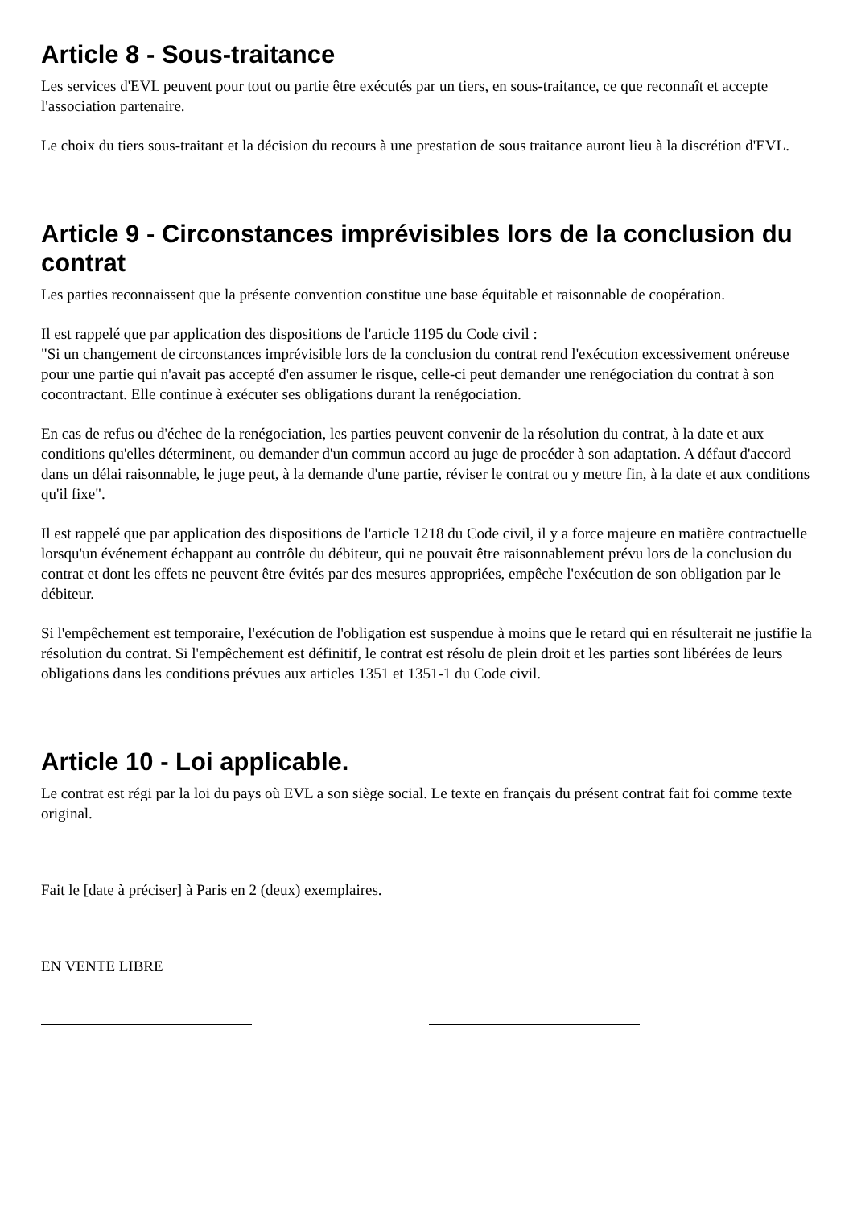Article 8 - Sous-traitance
Les services d'EVL peuvent pour tout ou partie être exécutés par un tiers, en sous-traitance, ce que reconnaît et accepte l'association partenaire.
Le choix du tiers sous-traitant et la décision du recours à une prestation de sous traitance auront lieu à la discrétion d'EVL.
Article 9 - Circonstances imprévisibles lors de la conclusion du contrat
Les parties reconnaissent que la présente convention constitue une base équitable et raisonnable de coopération.
Il est rappelé que par application des dispositions de l'article 1195 du Code civil :
"Si un changement de circonstances imprévisible lors de la conclusion du contrat rend l'exécution excessivement onéreuse pour une partie qui n'avait pas accepté d'en assumer le risque, celle-ci peut demander une renégociation du contrat à son cocontractant. Elle continue à exécuter ses obligations durant la renégociation.
En cas de refus ou d'échec de la renégociation, les parties peuvent convenir de la résolution du contrat, à la date et aux conditions qu'elles déterminent, ou demander d'un commun accord au juge de procéder à son adaptation. A défaut d'accord dans un délai raisonnable, le juge peut, à la demande d'une partie, réviser le contrat ou y mettre fin, à la date et aux conditions qu'il fixe".
Il est rappelé que par application des dispositions de l'article 1218 du Code civil, il y a force majeure en matière contractuelle lorsqu'un événement échappant au contrôle du débiteur, qui ne pouvait être raisonnablement prévu lors de la conclusion du contrat et dont les effets ne peuvent être évités par des mesures appropriées, empêche l'exécution de son obligation par le débiteur.
Si l'empêchement est temporaire, l'exécution de l'obligation est suspendue à moins que le retard qui en résulterait ne justifie la résolution du contrat. Si l'empêchement est définitif, le contrat est résolu de plein droit et les parties sont libérées de leurs obligations dans les conditions prévues aux articles 1351 et 1351-1 du Code civil.
Article 10 - Loi applicable.
Le contrat est régi par la loi du pays où EVL a son siège social. Le texte en français du présent contrat fait foi comme texte original.
Fait le [date à préciser] à Paris en 2 (deux) exemplaires.
EN VENTE LIBRE